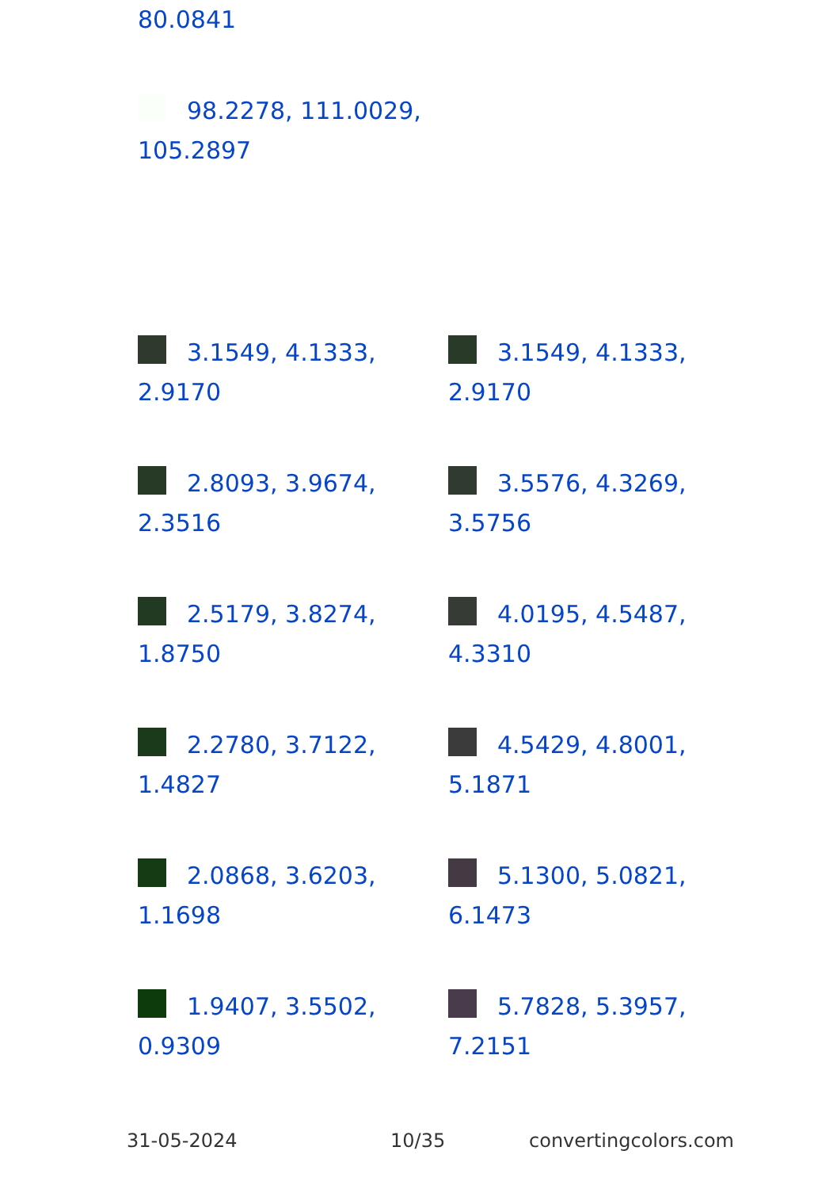80.0841
98.2278, 111.0029, 105.2897
3.1549, 4.1333, 2.9170
3.1549, 4.1333, 2.9170
2.8093, 3.9674, 2.3516
3.5576, 4.3269, 3.5756
2.5179, 3.8274, 1.8750
4.0195, 4.5487, 4.3310
2.2780, 3.7122, 1.4827
4.5429, 4.8001, 5.1871
2.0868, 3.6203, 1.1698
5.1300, 5.0821, 6.1473
1.9407, 3.5502, 0.9309
5.7828, 5.3957, 7.2151
31-05-2024 10/35 convertingcolors.com